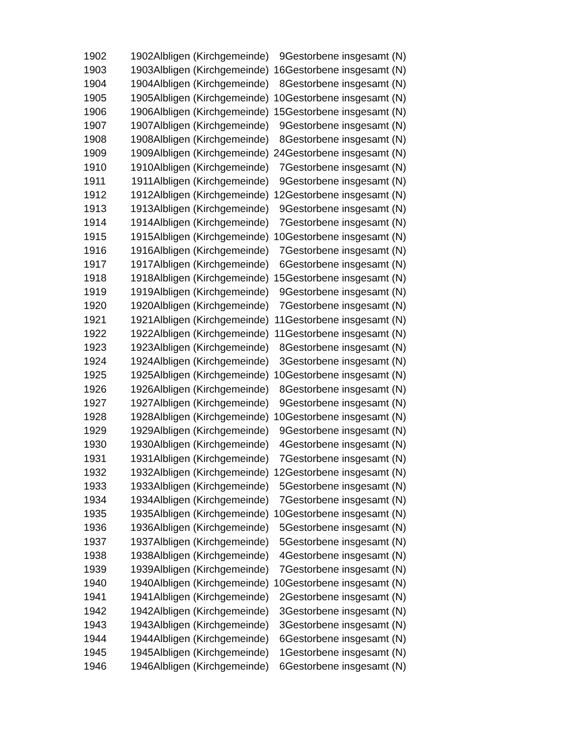| 1902 | 1902 | Albligen (Kirchgemeinde) | 9 | Gestorbene insgesamt (N) |
| 1903 | 1903 | Albligen (Kirchgemeinde) | 16 | Gestorbene insgesamt (N) |
| 1904 | 1904 | Albligen (Kirchgemeinde) | 8 | Gestorbene insgesamt (N) |
| 1905 | 1905 | Albligen (Kirchgemeinde) | 10 | Gestorbene insgesamt (N) |
| 1906 | 1906 | Albligen (Kirchgemeinde) | 15 | Gestorbene insgesamt (N) |
| 1907 | 1907 | Albligen (Kirchgemeinde) | 9 | Gestorbene insgesamt (N) |
| 1908 | 1908 | Albligen (Kirchgemeinde) | 8 | Gestorbene insgesamt (N) |
| 1909 | 1909 | Albligen (Kirchgemeinde) | 24 | Gestorbene insgesamt (N) |
| 1910 | 1910 | Albligen (Kirchgemeinde) | 7 | Gestorbene insgesamt (N) |
| 1911 | 1911 | Albligen (Kirchgemeinde) | 9 | Gestorbene insgesamt (N) |
| 1912 | 1912 | Albligen (Kirchgemeinde) | 12 | Gestorbene insgesamt (N) |
| 1913 | 1913 | Albligen (Kirchgemeinde) | 9 | Gestorbene insgesamt (N) |
| 1914 | 1914 | Albligen (Kirchgemeinde) | 7 | Gestorbene insgesamt (N) |
| 1915 | 1915 | Albligen (Kirchgemeinde) | 10 | Gestorbene insgesamt (N) |
| 1916 | 1916 | Albligen (Kirchgemeinde) | 7 | Gestorbene insgesamt (N) |
| 1917 | 1917 | Albligen (Kirchgemeinde) | 6 | Gestorbene insgesamt (N) |
| 1918 | 1918 | Albligen (Kirchgemeinde) | 15 | Gestorbene insgesamt (N) |
| 1919 | 1919 | Albligen (Kirchgemeinde) | 9 | Gestorbene insgesamt (N) |
| 1920 | 1920 | Albligen (Kirchgemeinde) | 7 | Gestorbene insgesamt (N) |
| 1921 | 1921 | Albligen (Kirchgemeinde) | 11 | Gestorbene insgesamt (N) |
| 1922 | 1922 | Albligen (Kirchgemeinde) | 11 | Gestorbene insgesamt (N) |
| 1923 | 1923 | Albligen (Kirchgemeinde) | 8 | Gestorbene insgesamt (N) |
| 1924 | 1924 | Albligen (Kirchgemeinde) | 3 | Gestorbene insgesamt (N) |
| 1925 | 1925 | Albligen (Kirchgemeinde) | 10 | Gestorbene insgesamt (N) |
| 1926 | 1926 | Albligen (Kirchgemeinde) | 8 | Gestorbene insgesamt (N) |
| 1927 | 1927 | Albligen (Kirchgemeinde) | 9 | Gestorbene insgesamt (N) |
| 1928 | 1928 | Albligen (Kirchgemeinde) | 10 | Gestorbene insgesamt (N) |
| 1929 | 1929 | Albligen (Kirchgemeinde) | 9 | Gestorbene insgesamt (N) |
| 1930 | 1930 | Albligen (Kirchgemeinde) | 4 | Gestorbene insgesamt (N) |
| 1931 | 1931 | Albligen (Kirchgemeinde) | 7 | Gestorbene insgesamt (N) |
| 1932 | 1932 | Albligen (Kirchgemeinde) | 12 | Gestorbene insgesamt (N) |
| 1933 | 1933 | Albligen (Kirchgemeinde) | 5 | Gestorbene insgesamt (N) |
| 1934 | 1934 | Albligen (Kirchgemeinde) | 7 | Gestorbene insgesamt (N) |
| 1935 | 1935 | Albligen (Kirchgemeinde) | 10 | Gestorbene insgesamt (N) |
| 1936 | 1936 | Albligen (Kirchgemeinde) | 5 | Gestorbene insgesamt (N) |
| 1937 | 1937 | Albligen (Kirchgemeinde) | 5 | Gestorbene insgesamt (N) |
| 1938 | 1938 | Albligen (Kirchgemeinde) | 4 | Gestorbene insgesamt (N) |
| 1939 | 1939 | Albligen (Kirchgemeinde) | 7 | Gestorbene insgesamt (N) |
| 1940 | 1940 | Albligen (Kirchgemeinde) | 10 | Gestorbene insgesamt (N) |
| 1941 | 1941 | Albligen (Kirchgemeinde) | 2 | Gestorbene insgesamt (N) |
| 1942 | 1942 | Albligen (Kirchgemeinde) | 3 | Gestorbene insgesamt (N) |
| 1943 | 1943 | Albligen (Kirchgemeinde) | 3 | Gestorbene insgesamt (N) |
| 1944 | 1944 | Albligen (Kirchgemeinde) | 6 | Gestorbene insgesamt (N) |
| 1945 | 1945 | Albligen (Kirchgemeinde) | 1 | Gestorbene insgesamt (N) |
| 1946 | 1946 | Albligen (Kirchgemeinde) | 6 | Gestorbene insgesamt (N) |